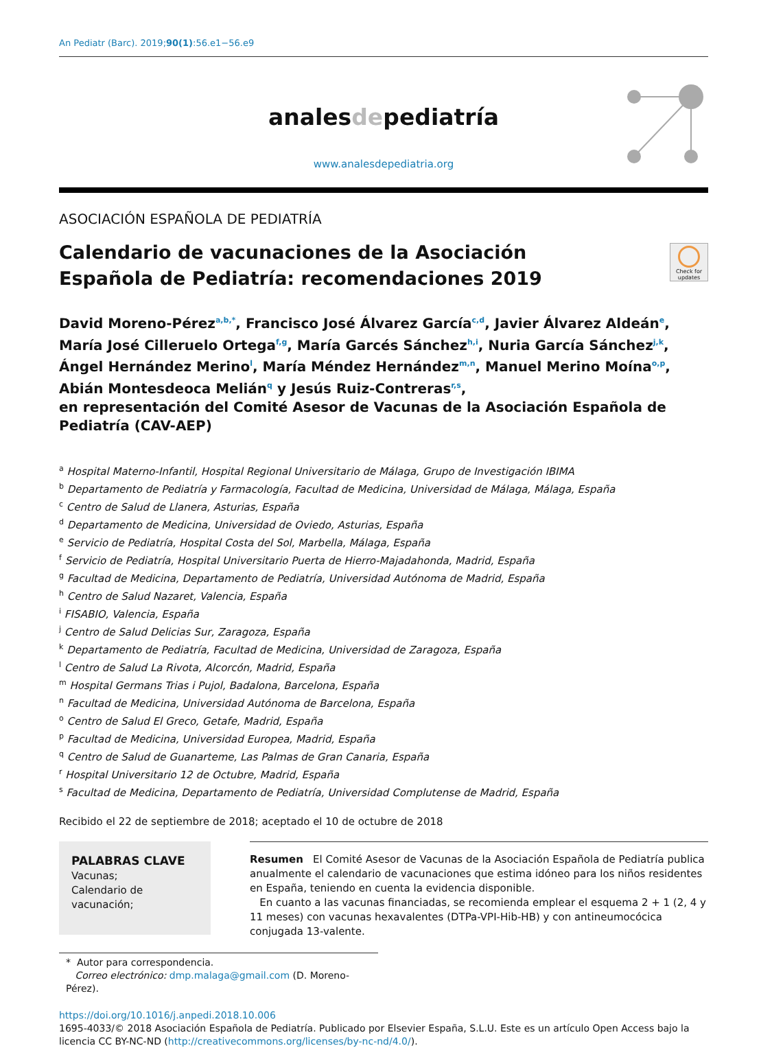An Pediatr (Barc). 2019;90(1):56.e1−56.e9
analesdepediatría
www.analesdepediatria.org
ASOCIACIÓN ESPAÑOLA DE PEDIATRÍA
Calendario de vacunaciones de la Asociación Española de Pediatría: recomendaciones 2019
Check for updates
David Moreno-Pérez<sup>a,b,*</sup>, Francisco José Álvarez García<sup>c,d</sup>, Javier Álvarez Aldeán<sup>e</sup>, María José Cilleruelo Ortega<sup>f,g</sup>, María Garcés Sánchez<sup>h,i</sup>, Nuria García Sánchez<sup>j,k</sup>, Ángel Hernández Merino<sup>l</sup>, María Méndez Hernández<sup>m,n</sup>, Manuel Merino Moína<sup>o,p</sup>, Abián Montesdeoca Melián<sup>q</sup> y Jesús Ruiz-Contreras<sup>r,s</sup>,
en representación del Comité Asesor de Vacunas de la Asociación Española de Pediatría (CAV-AEP)
<sup>a</sup> Hospital Materno-Infantil, Hospital Regional Universitario de Málaga, Grupo de Investigación IBIMA
<sup>b</sup> Departamento de Pediatría y Farmacología, Facultad de Medicina, Universidad de Málaga, Málaga, España
<sup>c</sup> Centro de Salud de Llanera, Asturias, España
<sup>d</sup> Departamento de Medicina, Universidad de Oviedo, Asturias, España
<sup>e</sup> Servicio de Pediatría, Hospital Costa del Sol, Marbella, Málaga, España
<sup>f</sup> Servicio de Pediatría, Hospital Universitario Puerta de Hierro-Majadahonda, Madrid, España
<sup>g</sup> Facultad de Medicina, Departamento de Pediatría, Universidad Autónoma de Madrid, España
<sup>h</sup> Centro de Salud Nazaret, Valencia, España
<sup>i</sup> FISABIO, Valencia, España
<sup>j</sup> Centro de Salud Delicias Sur, Zaragoza, España
<sup>k</sup> Departamento de Pediatría, Facultad de Medicina, Universidad de Zaragoza, España
<sup>l</sup> Centro de Salud La Rivota, Alcorcón, Madrid, España
<sup>m</sup> Hospital Germans Trias i Pujol, Badalona, Barcelona, España
<sup>n</sup> Facultad de Medicina, Universidad Autónoma de Barcelona, España
<sup>o</sup> Centro de Salud El Greco, Getafe, Madrid, España
<sup>p</sup> Facultad de Medicina, Universidad Europea, Madrid, España
<sup>q</sup> Centro de Salud de Guanarteme, Las Palmas de Gran Canaria, España
<sup>r</sup> Hospital Universitario 12 de Octubre, Madrid, España
<sup>s</sup> Facultad de Medicina, Departamento de Pediatría, Universidad Complutense de Madrid, España
Recibido el 22 de septiembre de 2018; aceptado el 10 de octubre de 2018
PALABRAS CLAVE
Vacunas;
Calendario de vacunación;
Resumen El Comité Asesor de Vacunas de la Asociación Española de Pediatría publica anualmente el calendario de vacunaciones que estima idóneo para los niños residentes en España, teniendo en cuenta la evidencia disponible.
En cuanto a las vacunas financiadas, se recomienda emplear el esquema 2 + 1 (2, 4 y 11 meses) con vacunas hexavalentes (DTPa-VPI-Hib-HB) y con antineumocócica conjugada 13-valente.
* Autor para correspondencia.
Correo electrónico: dmp.malaga@gmail.com (D. Moreno-Pérez).
https://doi.org/10.1016/j.anpedi.2018.10.006
1695-4033/© 2018 Asociación Española de Pediatría. Publicado por Elsevier España, S.L.U. Este es un artículo Open Access bajo la licencia CC BY-NC-ND (http://creativecommons.org/licenses/by-nc-nd/4.0/).